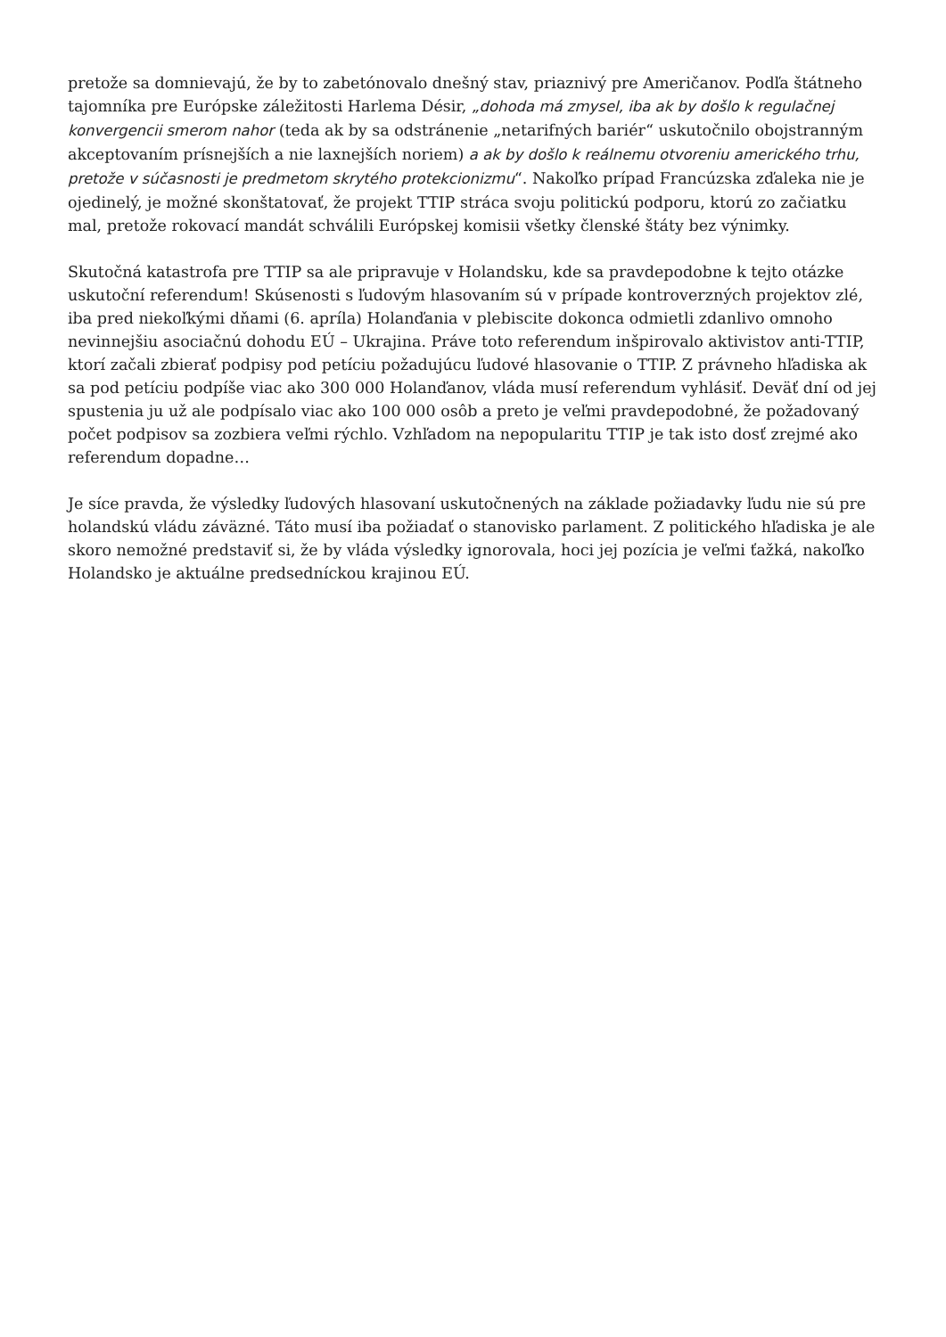pretože sa domnievajú, že by to zabetónovalo dnešný stav, priaznivý pre Američanov. Podľa štátneho tajomníka pre Európske záležitosti Harlema Désir, „dohoda má zmysel, iba ak by došlo k regulačnej konvergencii smerom nahor (teda ak by sa odstránenie „netarifných bariér“ uskutočnilo obojstranným akceptovaním prísnejších a nie laxnejších noriem) a ak by došlo k reálnemu otvoreniu amerického trhu, pretože v súčasnosti je predmetom skrytého protekcionizmu“. Nakoľko prípad Francúzska zďaleka nie je ojedinelý, je možné skonštatovať, že projekt TTIP stráca svoju politickú podporu, ktorú zo začiatku mal, pretože rokovací mandát schválili Európskej komisii všetky členské štáty bez výnimky.
Skutočná katastrofa pre TTIP sa ale pripravuje v Holandsku, kde sa pravdepodobne k tejto otázke uskutoční referendum! Skúsenosti s ľudovým hlasovaním sú v prípade kontroverzných projektov zlé, iba pred niekoľkými dňami (6. apríla) Holanďania v plebiscite dokonca odmietli zdanlivo omnoho nevinnejšiu asociačnú dohodu EÚ – Ukrajina. Práve toto referendum inšpirovalo aktivistov anti-TTIP, ktorí začali zbierať podpisy pod petíciu požadujúcu ľudové hlasovanie o TTIP. Z právneho hľadiska ak sa pod petíciu podpíše viac ako 300 000 Holanďanov, vláda musí referendum vyhlásiť. Deväť dní od jej spustenia ju už ale podpísalo viac ako 100 000 osôb a preto je veľmi pravdepodobné, že požadovaný počet podpisov sa zozbiera veľmi rýchlo. Vzhľadom na nepopularitu TTIP je tak isto dosť zrejmé ako referendum dopadne…
Je síce pravda, že výsledky ľudových hlasovaní uskutočnených na základe požiadavky ľudu nie sú pre holandskú vládu záväzné. Táto musí iba požiadať o stanovisko parlament. Z politického hľadiska je ale skoro nemožné predstaviť si, že by vláda výsledky ignorovala, hoci jej pozícia je veľmi ťažká, nakoľko Holandsko je aktuálne predsedníckou krajinou EÚ.